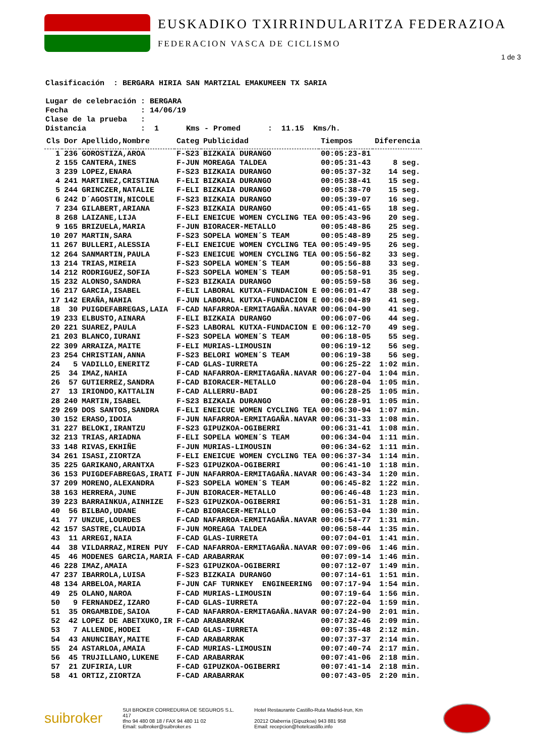EUSKADIKO TXIRRINDULARITZA FEDERAZIOA
FEDERACION VASCA DE CICLISMO
1 de 3
Clasificación : BERGARA HIRIA SAN MARTZIAL EMAKUMEEN TX SARIA Lugar de celebración : BERGARA Fecha : 14/06/19 Clase de la prueba : Distancia : 1 Kms - Promed : 11.15 Kms/h.
| Cls | Dor | Apellido,Nombre | Categ | Publicidad | Tiempos | Diferencia |
| --- | --- | --- | --- | --- | --- | --- |
| 1 | 236 | GOROSTIZA,AROA | F-S23 | BIZKAIA DURANGO | 00:05:23-81 | |
| 2 | 155 | CANTERA,INES | F-JUN | MOREAGA TALDEA | 00:05:31-43 | 8 seg. |
| 3 | 239 | LOPEZ,ENARA | F-S23 | BIZKAIA DURANGO | 00:05:37-32 | 14 seg. |
| 4 | 241 | MARTINEZ,CRISTINA | F-ELI | BIZKAIA DURANGO | 00:05:38-41 | 15 seg. |
| 5 | 244 | GRINCZER,NATALIE | F-ELI | BIZKAIA DURANGO | 00:05:38-70 | 15 seg. |
| 6 | 242 | D´AGOSTIN,NICOLE | F-S23 | BIZKAIA DURANGO | 00:05:39-07 | 16 seg. |
| 7 | 234 | GILABERT,ARIANA | F-S23 | BIZKAIA DURANGO | 00:05:41-65 | 18 seg. |
| 8 | 268 | LAIZANE,LIJA | F-ELI | ENEICUE WOMEN CYCLING TEA | 00:05:43-96 | 20 seg. |
| 9 | 165 | BRIZUELA,MARIA | F-JUN | BIORACER-METALLO | 00:05:48-86 | 25 seg. |
| 10 | 207 | MARTIN,SARA | F-S23 | SOPELA WOMEN´S TEAM | 00:05:48-89 | 25 seg. |
| 11 | 267 | BULLERI,ALESSIA | F-ELI | ENEICUE WOMEN CYCLING TEA | 00:05:49-95 | 26 seg. |
| 12 | 264 | SANMARTIN,PAULA | F-S23 | ENEICUE WOMEN CYCLING TEA | 00:05:56-82 | 33 seg. |
| 13 | 214 | TRIAS,MIREIA | F-S23 | SOPELA WOMEN´S TEAM | 00:05:56-88 | 33 seg. |
| 14 | 212 | RODRIGUEZ,SOFIA | F-S23 | SOPELA WOMEN´S TEAM | 00:05:58-91 | 35 seg. |
| 15 | 232 | ALONSO,SANDRA | F-S23 | BIZKAIA DURANGO | 00:05:59-58 | 36 seg. |
| 16 | 217 | GARCIA,ISABEL | F-ELI | LABORAL KUTXA-FUNDACION E | 00:06:01-47 | 38 seg. |
| 17 | 142 | ERAÑA,NAHIA | F-JUN | LABORAL KUTXA-FUNDACION E | 00:06:04-89 | 41 seg. |
| 18 | 30 | PUIGDEFABREGAS,LAIA | F-CAD | NAFARROA-ERMITAGAÑA.NAVAR | 00:06:04-90 | 41 seg. |
| 19 | 233 | ELBUSTO,AINARA | F-ELI | BIZKAIA DURANGO | 00:06:07-06 | 44 seg. |
| 20 | 221 | SUAREZ,PAULA | F-S23 | LABORAL KUTXA-FUNDACION E | 00:06:12-70 | 49 seg. |
| 21 | 203 | BLANCO,IURANI | F-S23 | SOPELA WOMEN´S TEAM | 00:06:18-05 | 55 seg. |
| 22 | 309 | ARRAIZA,MAITE | F-ELI | MURIAS-LIMOUSIN | 00:06:19-12 | 56 seg. |
| 23 | 254 | CHRISTIAN,ANNA | F-S23 | BELORI WOMEN´S TEAM | 00:06:19-38 | 56 seg. |
| 24 | 5 | VADILLO,ENERITZ | F-CAD | GLAS-IURRETA | 00:06:25-22 | 1:02 min. |
| 25 | 34 | IMAZ,NAHIA | F-CAD | NAFARROA-ERMITAGAÑA.NAVAR | 00:06:27-04 | 1:04 min. |
| 26 | 57 | GUTIERREZ,SANDRA | F-CAD | BIORACER-METALLO | 00:06:28-04 | 1:05 min. |
| 27 | 13 | IRIONDO,KATTALIN | F-CAD | ALLERRU-BADI | 00:06:28-25 | 1:05 min. |
| 28 | 240 | MARTIN,ISABEL | F-S23 | BIZKAIA DURANGO | 00:06:28-91 | 1:05 min. |
| 29 | 269 | DOS SANTOS,SANDRA | F-ELI | ENEICUE WOMEN CYCLING TEA | 00:06:30-94 | 1:07 min. |
| 30 | 152 | ERASO,IDOIA | F-JUN | NAFARROA-ERMITAGAÑA.NAVAR | 00:06:31-33 | 1:08 min. |
| 31 | 227 | BELOKI,IRANTZU | F-S23 | GIPUZKOA-OGIBERRI | 00:06:31-41 | 1:08 min. |
| 32 | 213 | TRIAS,ARIADNA | F-ELI | SOPELA WOMEN´S TEAM | 00:06:34-04 | 1:11 min. |
| 33 | 148 | RIVAS,EKHIÑE | F-JUN | MURIAS-LIMOUSIN | 00:06:34-62 | 1:11 min. |
| 34 | 261 | ISASI,ZIORTZA | F-ELI | ENEICUE WOMEN CYCLING TEA | 00:06:37-34 | 1:14 min. |
| 35 | 225 | GARIKANO,ARANTXA | F-S23 | GIPUZKOA-OGIBERRI | 00:06:41-10 | 1:18 min. |
| 36 | 153 | PUIGDEFABREGAS,IRATI | F-JUN | NAFARROA-ERMITAGAÑA.NAVAR | 00:06:43-34 | 1:20 min. |
| 37 | 209 | MORENO,ALEXANDRA | F-S23 | SOPELA WOMEN´S TEAM | 00:06:45-82 | 1:22 min. |
| 38 | 163 | HERRERA,JUNE | F-JUN | BIORACER-METALLO | 00:06:46-48 | 1:23 min. |
| 39 | 223 | BARRAINKUA,AINHIZE | F-S23 | GIPUZKOA-OGIBERRI | 00:06:51-31 | 1:28 min. |
| 40 | 56 | BILBAO,UDANE | F-CAD | BIORACER-METALLO | 00:06:53-04 | 1:30 min. |
| 41 | 77 | UNZUE,LOURDES | F-CAD | NAFARROA-ERMITAGAÑA.NAVAR | 00:06:54-77 | 1:31 min. |
| 42 | 157 | SASTRE,CLAUDIA | F-JUN | MOREAGA TALDEA | 00:06:58-44 | 1:35 min. |
| 43 | 11 | ARREGI,NAIA | F-CAD | GLAS-IURRETA | 00:07:04-01 | 1:41 min. |
| 44 | 38 | VILDARRAZ,MIREN PUY | F-CAD | NAFARROA-ERMITAGAÑA.NAVAR | 00:07:09-06 | 1:46 min. |
| 45 | 46 | MODENES GARCIA,MARIA | F-CAD | ARABARRAK | 00:07:09-14 | 1:46 min. |
| 46 | 228 | IMAZ,AMAIA | F-S23 | GIPUZKOA-OGIBERRI | 00:07:12-07 | 1:49 min. |
| 47 | 237 | IBARROLA,LUISA | F-S23 | BIZKAIA DURANGO | 00:07:14-61 | 1:51 min. |
| 48 | 134 | ARBELOA,MARIA | F-JUN | CAF TURNKEY ENGINEERING | 00:07:17-94 | 1:54 min. |
| 49 | 25 | OLANO,NAROA | F-CAD | MURIAS-LIMOUSIN | 00:07:19-64 | 1:56 min. |
| 50 | 9 | FERNANDEZ,IZARO | F-CAD | GLAS-IURRETA | 00:07:22-04 | 1:59 min. |
| 51 | 35 | ORGAMBIDE,SAIOA | F-CAD | NAFARROA-ERMITAGAÑA.NAVAR | 00:07:24-90 | 2:01 min. |
| 52 | 42 | LOPEZ DE ABETXUKO,IR | F-CAD | ARABARRAK | 00:07:32-46 | 2:09 min. |
| 53 | 7 | ALLENDE,HODEI | F-CAD | GLAS-IURRETA | 00:07:35-48 | 2:12 min. |
| 54 | 43 | ANUNCIBAY,MAITE | F-CAD | ARABARRAK | 00:07:37-37 | 2:14 min. |
| 55 | 24 | ASTARLOA,AMAIA | F-CAD | MURIAS-LIMOUSIN | 00:07:40-74 | 2:17 min. |
| 56 | 45 | TRUJILLANO,LUKENE | F-CAD | ARABARRAK | 00:07:41-06 | 2:18 min. |
| 57 | 21 | ZUFIRIA,LUR | F-CAD | GIPUZKOA-OGIBERRI | 00:07:41-14 | 2:18 min. |
| 58 | 41 | ORTIZ,ZIORTZA | F-CAD | ARABARRAK | 00:07:43-05 | 2:20 min. |
suibroker
SUI BROKER CORREDURIA DE SEGUROS S.L.
417
tfno 94 480 08 18 / FAX 94 480 11 02
Email: sulbroker@suibroker.es
Hotel Restaurante Castillo-Ruta Madrid-Irun, Km
20212 Olaberria (Gipuzkoa) 943 881 958
Email: recepcion@hotelcastillo.info